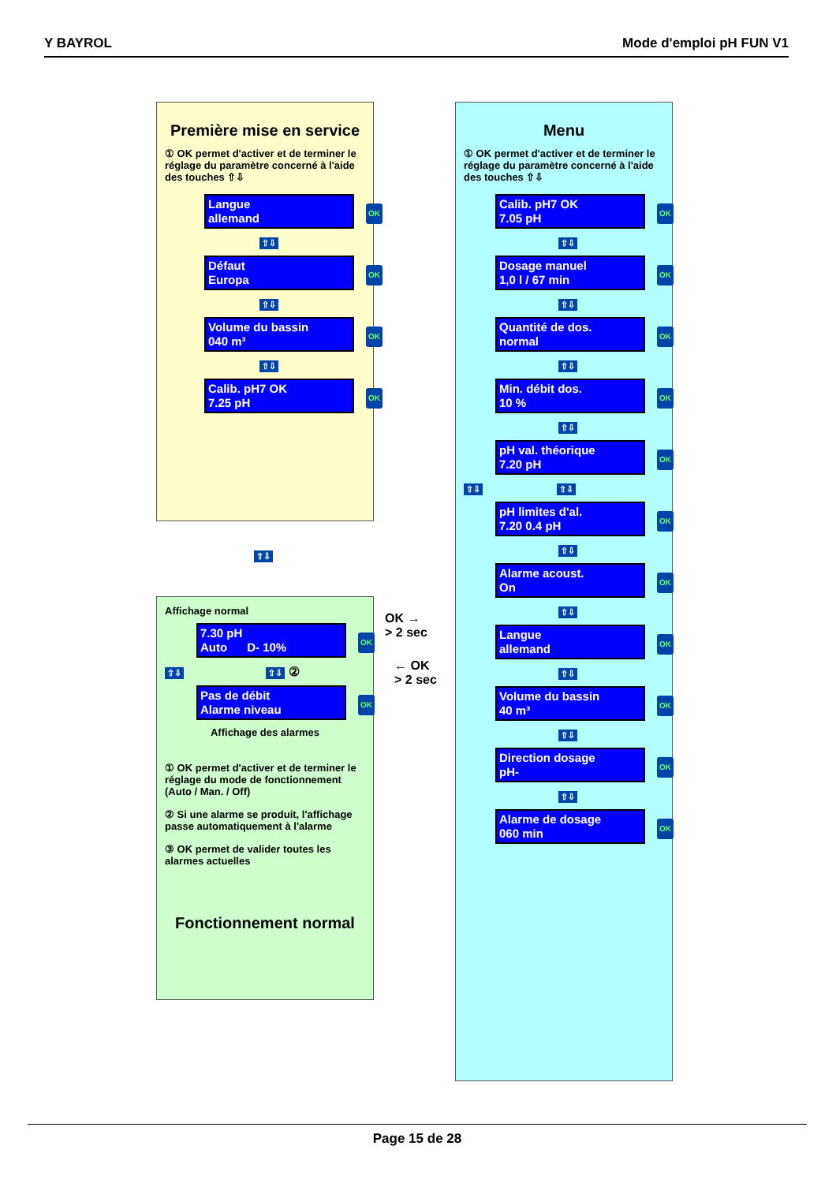Y BAYROL Mode d'emploi pH FUN V1
Première mise en service
① OK permet d'activer et de terminer le réglage du paramètre concerné à l'aide des touches ⇧⇩
Langue
allemand
⇧⇩
Défaut
Europa
⇧⇩
Volume du bassin
040 m³
⇧⇩
Calib. pH7 OK
7.25 pH
⇧⇩
Affichage normal
7.30 pH
Auto D- 10%
⇧⇩ ⇧⇩ ②
Pas de débit
Alarme niveau
Affichage des alarmes
① OK permet d'activer et de terminer le réglage du mode de fonctionnement (Auto / Man. / Off)
② Si une alarme se produit, l'affichage passe automatiquement à l'alarme
③ OK permet de valider toutes les alarmes actuelles
Fonctionnement normal
OK →
> 2 sec
← OK
> 2 sec
Menu
① OK permet d'activer et de terminer le réglage du paramètre concerné à l'aide des touches ⇧⇩
Calib. pH7 OK
7.05 pH
⇧⇩
Dosage manuel
1,0 l / 67 min
⇧⇩
Quantité de dos.
normal
⇧⇩
Min. débit dos.
10 %
⇧⇩
pH val. théorique
7.20 pH
⇧⇩ ⇧⇩
pH limites d'al.
7.20 0.4 pH
⇧⇩
Alarme acoust.
On
⇧⇩
Langue
allemand
⇧⇩
Volume du bassin
40 m³
⇧⇩
Direction dosage
pH-
⇧⇩
Alarme de dosage
060 min
Page 15 de 28